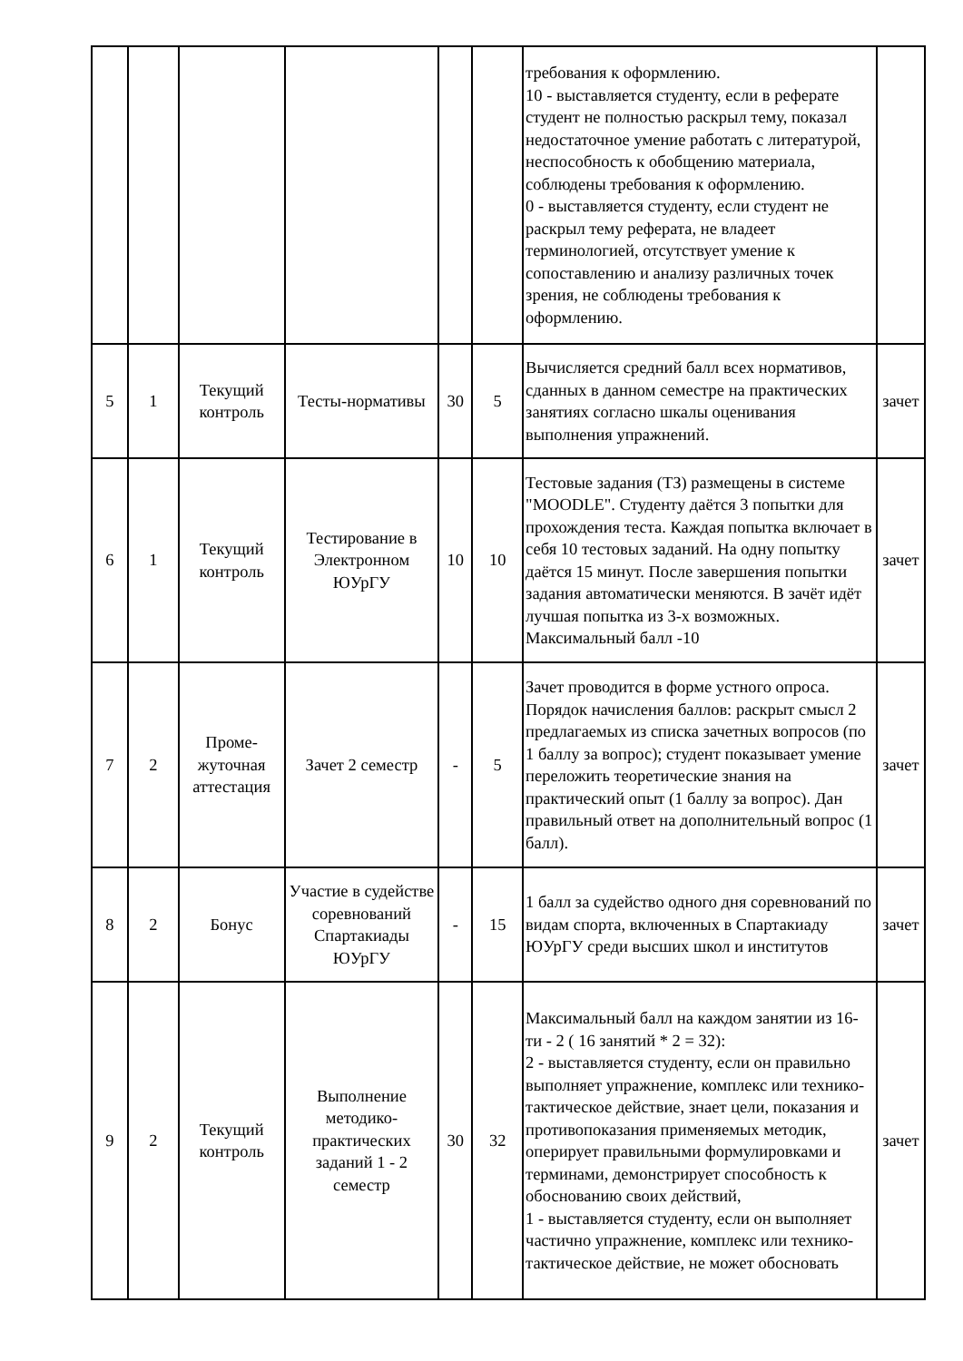| | | | | | | требования к оформлению. 10 - выставляется студенту, если в реферате студент не полностью раскрыл тему, показал недостаточное умение работать с литературой, неспособность к обобщению материала, соблюдены требования к оформлению. 0 - выставляется студенту, если студент не раскрыл тему реферата, не владеет терминологией, отсутствует умение к сопоставлению и анализу различных точек зрения, не соблюдены требования к оформлению. | |
| 5 | 1 | Текущий контроль | Тесты-нормативы | 30 | 5 | Вычисляется средний балл всех нормативов, сданных в данном семестре на практических занятиях согласно шкалы оценивания выполнения упражнений. | зачет |
| 6 | 1 | Текущий контроль | Тестирование в Электронном ЮУрГУ | 10 | 10 | Тестовые задания (ТЗ) размещены в системе "MOODLE". Студенту даётся 3 попытки для прохождения теста. Каждая попытка включает в себя 10 тестовых заданий. На одну попытку даётся 15 минут. После завершения попытки задания автоматически меняются. В зачёт идёт лучшая попытка из 3-х возможных. Максимальный балл -10 | зачет |
| 7 | 2 | Проме-жуточная аттестация | Зачет 2 семестр | - | 5 | Зачет проводится в форме устного опроса. Порядок начисления баллов: раскрыт смысл 2 предлагаемых из списка зачетных вопросов (по 1 баллу за вопрос); студент показывает умение переложить теоретические знания на практический опыт (1 баллу за вопрос). Дан правильный ответ на дополнительный вопрос (1 балл). | зачет |
| 8 | 2 | Бонус | Участие в судействе соревнований Спартакиады ЮУрГУ | - | 15 | 1 балл за судейство одного дня соревнований по видам спорта, включенных в Спартакиаду ЮУрГУ среди высших школ и институтов | зачет |
| 9 | 2 | Текущий контроль | Выполнение методико-практических заданий 1 - 2 семестр | 30 | 32 | Максимальный балл на каждом занятии из 16-ти - 2 ( 16 занятий * 2 = 32): 2 - выставляется студенту, если он правильно выполняет упражнение, комплекс или технико-тактическое действие, знает цели, показания и противопоказания применяемых методик, оперирует правильными формулировками и терминами, демонстрирует способность к обоснованию своих действий, 1 - выставляется студенту, если он выполняет частично упражнение, комплекс или технико-тактическое действие, не может обосновать | зачет |